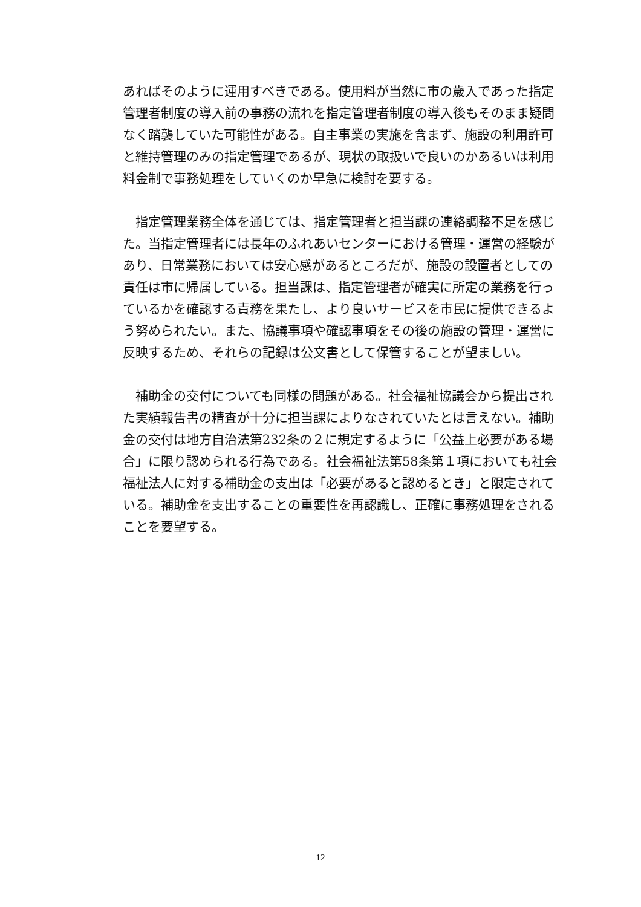あればそのように運用すべきである。使用料が当然に市の歳入であった指定管理者制度の導入前の事務の流れを指定管理者制度の導入後もそのまま疑問なく踏襲していた可能性がある。自主事業の実施を含まず、施設の利用許可と維持管理のみの指定管理であるが、現状の取扱いで良いのかあるいは利用料金制で事務処理をしていくのか早急に検討を要する。
　指定管理業務全体を通じては、指定管理者と担当課の連絡調整不足を感じた。当指定管理者には長年のふれあいセンターにおける管理・運営の経験があり、日常業務においては安心感があるところだが、施設の設置者としての責任は市に帰属している。担当課は、指定管理者が確実に所定の業務を行っているかを確認する責務を果たし、より良いサービスを市民に提供できるよう努められたい。また、協議事項や確認事項をその後の施設の管理・運営に反映するため、それらの記録は公文書として保管することが望ましい。
　補助金の交付についても同様の問題がある。社会福祉協議会から提出された実績報告書の精査が十分に担当課によりなされていたとは言えない。補助金の交付は地方自治法第232条の２に規定するように「公益上必要がある場合」に限り認められる行為である。社会福祉法第58条第１項においても社会福祉法人に対する補助金の支出は「必要があると認めるとき」と限定されている。補助金を支出することの重要性を再認識し、正確に事務処理をされることを要望する。
12